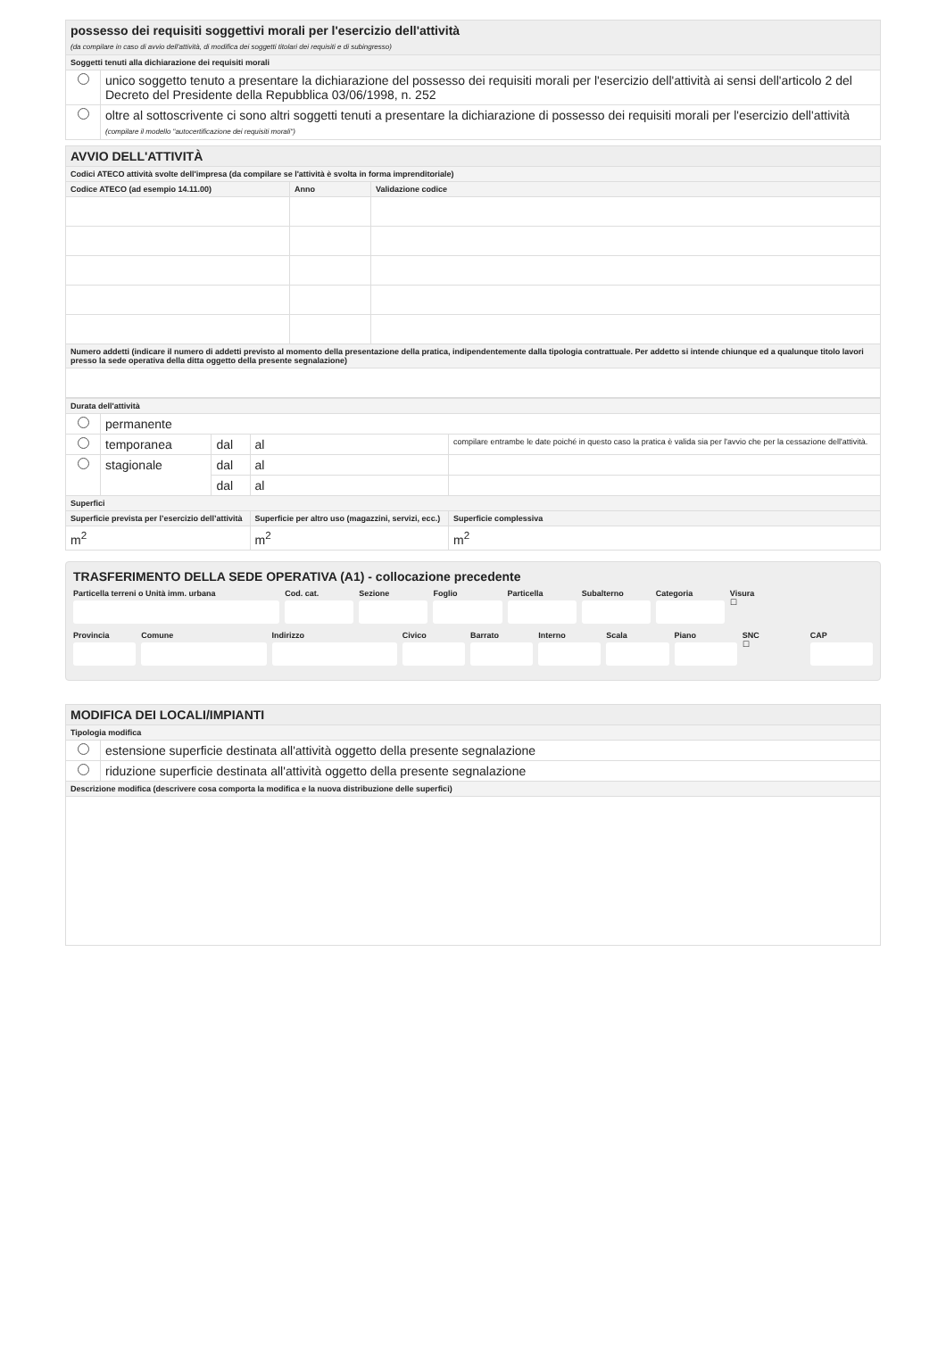| possesso dei requisiti soggettivi morali per l'esercizio dell'attività (da compilare in caso di avvio dell'attività, di modifica dei soggetti titolari dei requisiti e di subingresso) | |
| Soggetti tenuti alla dichiarazione dei requisiti morali | |
| | unico soggetto tenuto a presentare la dichiarazione del possesso dei requisiti morali per l'esercizio dell'attività ai sensi dell'articolo 2 del Decreto del Presidente della Repubblica 03/06/1998, n. 252 |
| | oltre al sottoscrivente ci sono altri soggetti tenuti a presentare la dichiarazione di possesso dei requisiti morali per l'esercizio dell'attività (compilare il modello "autocertificazione dei requisiti morali") |
| AVVIO DELL'ATTIVITÀ | | |
| Codici ATECO attività svolte dell'impresa (da compilare se l'attività è svolta in forma imprenditoriale) | | |
| Codice ATECO (ad esempio 14.11.00) | Anno | Validazione codice |
| Numero addetti (indicare il numero di addetti previsto al momento della presentazione della pratica, indipendentemente dalla tipologia contrattuale. Per addetto si intende chiunque ed a qualunque titolo lavori presso la sede operativa della ditta oggetto della presente segnalazione) | | |
| Durata dell'attività | | | | | |
| | permanente | | | | |
| | temporanea | dal | al | compilare entrambe le date poiché in questo caso la pratica è valida sia per l'avvio che per la cessazione dell'attività. | |
| | stagionale | dal | al | | |
| | | dal | al | | |
| Superfici | | | | | |
| Superficie prevista per l’esercizio dell’attività | | | Superficie per altro uso (magazzini, servizi, ecc.) | | Superficie complessiva |
| m<sup>2</sup> | | | m<sup>2</sup> | | m<sup>2</sup> |
TRASFERIMENTO DELLA SEDE OPERATIVA (A1) - collocazione precedente
Particella terreni o Unità imm. urbana
Cod. cat. Sezione Foglio Particella Subalterno Categoria Visura
☐
Provincia Comune Indirizzo Civico Barrato Interno Scala Piano SNC
☐
CAP
| MODIFICA DEI LOCALI/IMPIANTI | |
| Tipologia modifica | |
| | estensione superficie destinata all'attività oggetto della presente segnalazione |
| | riduzione superficie destinata all'attività oggetto della presente segnalazione |
| Descrizione modifica (descrivere cosa comporta la modifica e la nuova distribuzione delle superfici) | |